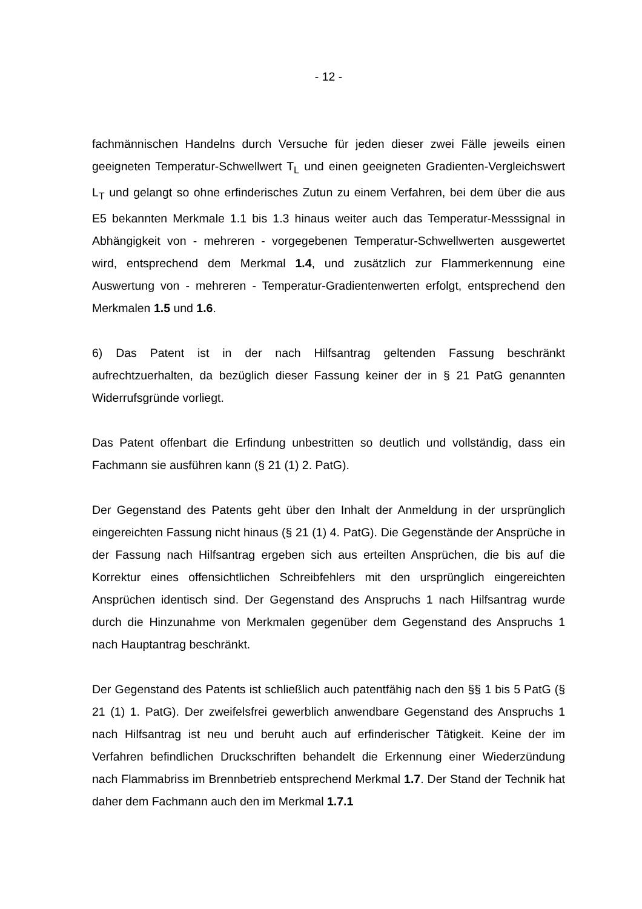- 12 -
fachmännischen Handelns durch Versuche für jeden dieser zwei Fälle jeweils einen geeigneten Temperatur-Schwellwert T<sub>L</sub> und einen geeigneten Gradienten-Vergleichswert L<sub>T</sub> und gelangt so ohne erfinderisches Zutun zu einem Verfahren, bei dem über die aus E5 bekannten Merkmale 1.1 bis 1.3 hinaus weiter auch das Temperatur-Messsignal in Abhängigkeit von - mehreren - vorgegebenen Temperatur-Schwellwerten ausgewertet wird, entsprechend dem Merkmal 1.4, und zusätzlich zur Flammerkennung eine Auswertung von - mehreren - Temperatur-Gradientenwerten erfolgt, entsprechend den Merkmalen 1.5 und 1.6.
6) Das Patent ist in der nach Hilfsantrag geltenden Fassung beschränkt aufrechtzuerhalten, da bezüglich dieser Fassung keiner der in § 21 PatG genannten Widerrufsgründe vorliegt.
Das Patent offenbart die Erfindung unbestritten so deutlich und vollständig, dass ein Fachmann sie ausführen kann (§ 21 (1) 2. PatG).
Der Gegenstand des Patents geht über den Inhalt der Anmeldung in der ursprünglich eingereichten Fassung nicht hinaus (§ 21 (1) 4. PatG). Die Gegenstände der Ansprüche in der Fassung nach Hilfsantrag ergeben sich aus erteilten Ansprüchen, die bis auf die Korrektur eines offensichtlichen Schreibfehlers mit den ursprünglich eingereichten Ansprüchen identisch sind. Der Gegenstand des Anspruchs 1 nach Hilfsantrag wurde durch die Hinzunahme von Merkmalen gegenüber dem Gegenstand des Anspruchs 1 nach Hauptantrag beschränkt.
Der Gegenstand des Patents ist schließlich auch patentfähig nach den §§ 1 bis 5 PatG (§ 21 (1) 1. PatG). Der zweifelsfrei gewerblich anwendbare Gegenstand des Anspruchs 1 nach Hilfsantrag ist neu und beruht auch auf erfinderischer Tätigkeit. Keine der im Verfahren befindlichen Druckschriften behandelt die Erkennung einer Wiederzündung nach Flammabriss im Brennbetrieb entsprechend Merkmal 1.7. Der Stand der Technik hat daher dem Fachmann auch den im Merkmal 1.7.1